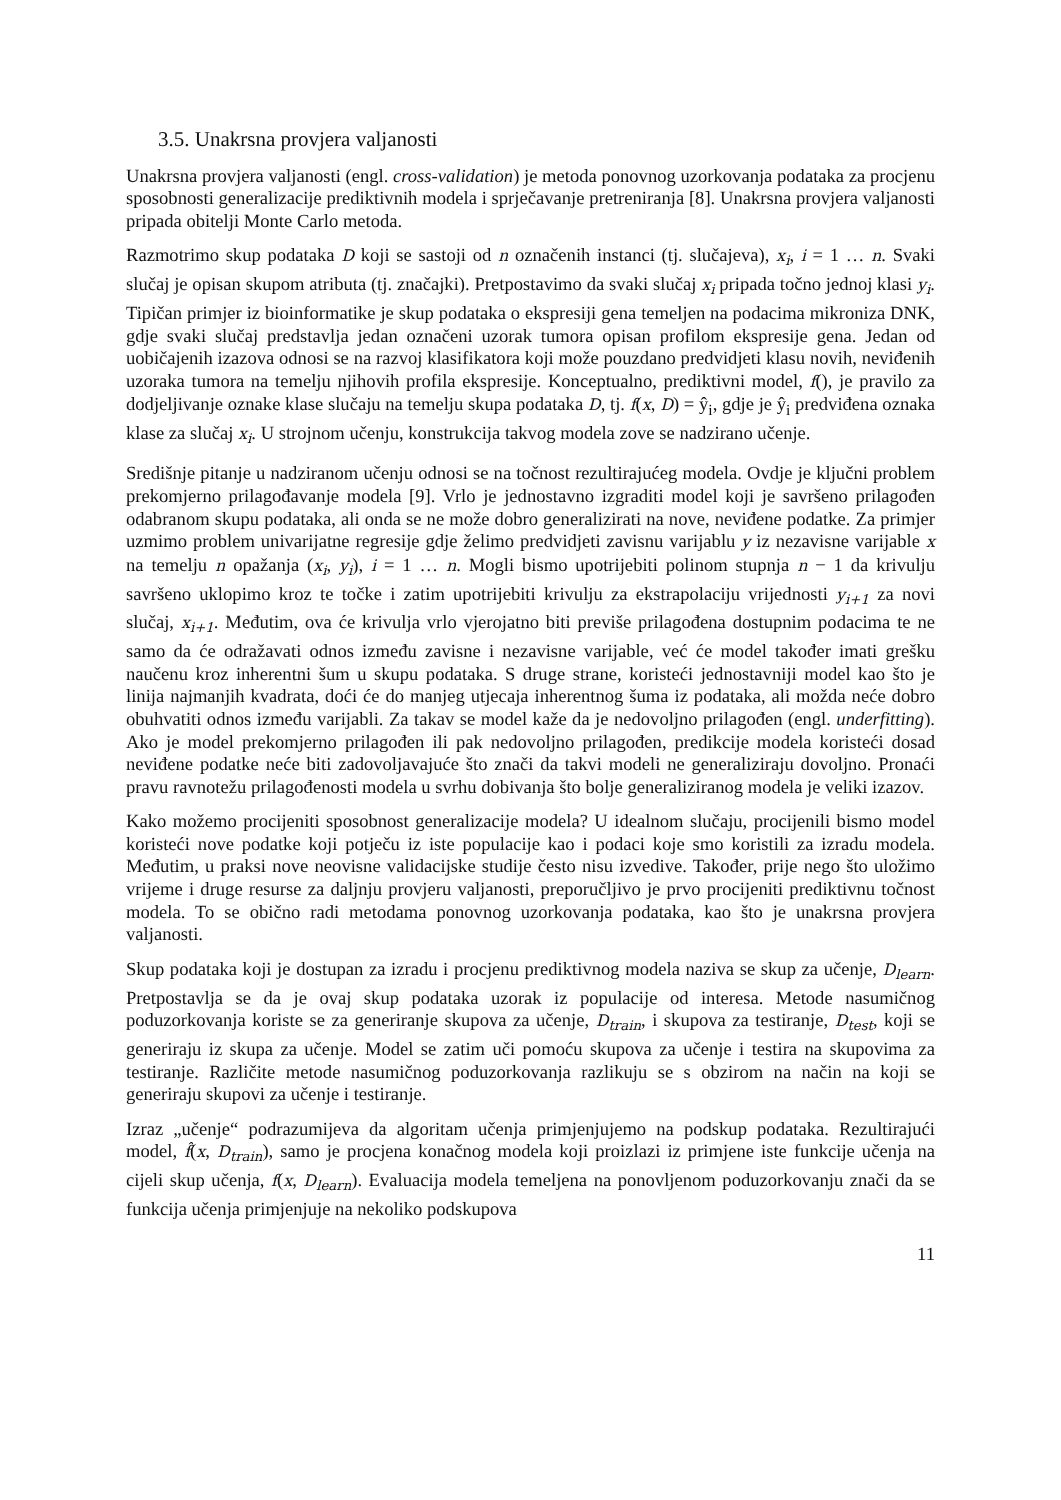3.5. Unakrsna provjera valjanosti
Unakrsna provjera valjanosti (engl. cross-validation) je metoda ponovnog uzorkovanja podataka za procjenu sposobnosti generalizacije prediktivnih modela i sprječavanje pretreniranja [8]. Unakrsna provjera valjanosti pripada obitelji Monte Carlo metoda.
Razmotrimo skup podataka D koji se sastoji od n označenih instanci (tj. slučajeva), x<sub>i</sub>, i = 1 … n. Svaki slučaj je opisan skupom atributa (tj. značajki). Pretpostavimo da svaki slučaj x<sub>i</sub> pripada točno jednoj klasi y<sub>i</sub>. Tipičan primjer iz bioinformatike je skup podataka o ekspresiji gena temeljen na podacima mikroniza DNK, gdje svaki slučaj predstavlja jedan označeni uzorak tumora opisan profilom ekspresije gena. Jedan od uobičajenih izazova odnosi se na razvoj klasifikatora koji može pouzdano predvidjeti klasu novih, neviđenih uzoraka tumora na temelju njihovih profila ekspresije. Konceptualno, prediktivni model, f(), je pravilo za dodjeljivanje oznake klase slučaju na temelju skupa podataka D, tj. f(x, D) = ŷ<sub>i</sub>, gdje je ŷ<sub>i</sub> predviđena oznaka klase za slučaj x<sub>i</sub>. U strojnom učenju, konstrukcija takvog modela zove se nadzirano učenje.
Središnje pitanje u nadziranom učenju odnosi se na točnost rezultirajućeg modela. Ovdje je ključni problem prekomjerno prilagođavanje modela [9]. Vrlo je jednostavno izgraditi model koji je savršeno prilagođen odabranom skupu podataka, ali onda se ne može dobro generalizirati na nove, neviđene podatke. Za primjer uzmimo problem univarijatne regresije gdje želimo predvidjeti zavisnu varijablu y iz nezavisne varijable x na temelju n opažanja (x<sub>i</sub>, y<sub>i</sub>), i = 1 … n. Mogli bismo upotrijebiti polinom stupnja n − 1 da krivulju savršeno uklopimo kroz te točke i zatim upotrijebiti krivulju za ekstrapolaciju vrijednosti y<sub>i+1</sub> za novi slučaj, x<sub>i+1</sub>. Međutim, ova će krivulja vrlo vjerojatno biti previše prilagođena dostupnim podacima te ne samo da će odražavati odnos između zavisne i nezavisne varijable, već će model također imati grešku naučenu kroz inherentni šum u skupu podataka. S druge strane, koristeći jednostavniji model kao što je linija najmanjih kvadrata, doći će do manjeg utjecaja inherentnog šuma iz podataka, ali možda neće dobro obuhvatiti odnos između varijabli. Za takav se model kaže da je nedovoljno prilagođen (engl. underfitting). Ako je model prekomjerno prilagođen ili pak nedovoljno prilagođen, predikcije modela koristeći dosad neviđene podatke neće biti zadovoljavajuće što znači da takvi modeli ne generaliziraju dovoljno. Pronaći pravu ravnotežu prilagođenosti modela u svrhu dobivanja što bolje generaliziranog modela je veliki izazov.
Kako možemo procijeniti sposobnost generalizacije modela? U idealnom slučaju, procijenili bismo model koristeći nove podatke koji potječu iz iste populacije kao i podaci koje smo koristili za izradu modela. Međutim, u praksi nove neovisne validacijske studije često nisu izvedive. Također, prije nego što uložimo vrijeme i druge resurse za daljnju provjeru valjanosti, preporučljivo je prvo procijeniti prediktivnu točnost modela. To se obično radi metodama ponovnog uzorkovanja podataka, kao što je unakrsna provjera valjanosti.
Skup podataka koji je dostupan za izradu i procjenu prediktivnog modela naziva se skup za učenje, D<sub>learn</sub>. Pretpostavlja se da je ovaj skup podataka uzorak iz populacije od interesa. Metode nasumičnog poduzorkovanja koriste se za generiranje skupova za učenje, D<sub>train</sub>, i skupova za testiranje, D<sub>test</sub>, koji se generiraju iz skupa za učenje. Model se zatim uči pomoću skupova za učenje i testira na skupovima za testiranje. Različite metode nasumičnog poduzorkovanja razlikuju se s obzirom na način na koji se generiraju skupovi za učenje i testiranje.
Izraz „učenje“ podrazumijeva da algoritam učenja primjenjujemo na podskup podataka. Rezultirajući model, f̂(x, D<sub>train</sub>), samo je procjena konačnog modela koji proizlazi iz primjene iste funkcije učenja na cijeli skup učenja, f(x, D<sub>learn</sub>). Evaluacija modela temeljena na ponovljenom poduzorkovanju znači da se funkcija učenja primjenjuje na nekoliko podskupova
11